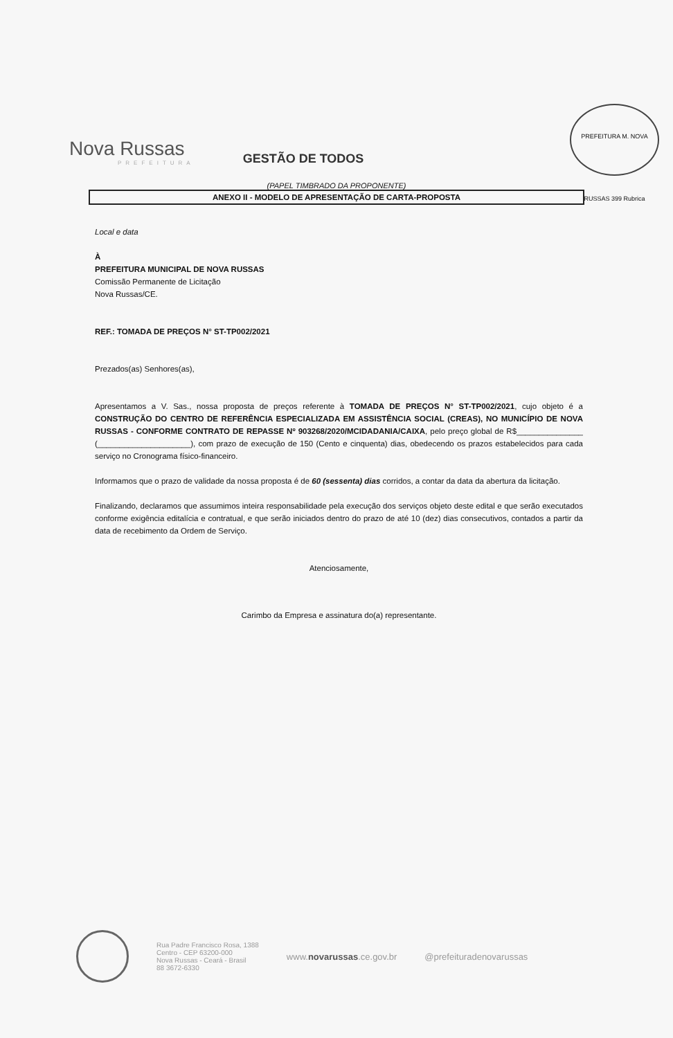Nova Russas
PREFEITURA
GESTÃO DE TODOS
PREFEITURA M. NOVA RUSSAS 399 Rubrica
(PAPEL TIMBRADO DA PROPONENTE)
ANEXO II - MODELO DE APRESENTAÇÃO DE CARTA-PROPOSTA
Local e data
À
PREFEITURA MUNICIPAL DE NOVA RUSSAS
Comissão Permanente de Licitação
Nova Russas/CE.
REF.: TOMADA DE PREÇOS N° ST-TP002/2021
Prezados(as) Senhores(as),
Apresentamos a V. Sas., nossa proposta de preços referente à TOMADA DE PREÇOS N° ST-TP002/2021, cujo objeto é a CONSTRUÇÃO DO CENTRO DE REFERÊNCIA ESPECIALIZADA EM ASSISTÊNCIA SOCIAL (CREAS), NO MUNICÍPIO DE NOVA RUSSAS - CONFORME CONTRATO DE REPASSE Nº 903268/2020/MCIDADANIA/CAIXA, pelo preço global de R$_______________ (_____________________), com prazo de execução de 150 (Cento e cinquenta) dias, obedecendo os prazos estabelecidos para cada serviço no Cronograma físico-financeiro.
Informamos que o prazo de validade da nossa proposta é de 60 (sessenta) dias corridos, a contar da data da abertura da licitação.
Finalizando, declaramos que assumimos inteira responsabilidade pela execução dos serviços objeto deste edital e que serão executados conforme exigência editalícia e contratual, e que serão iniciados dentro do prazo de até 10 (dez) dias consecutivos, contados a partir da data de recebimento da Ordem de Serviço.
Atenciosamente,
Carimbo da Empresa e assinatura do(a) representante.
Rua Padre Francisco Rosa, 1388
Centro - CEP 63200-000
Nova Russas - Ceará - Brasil
88 3672-6330
www.novarussas.ce.gov.br @prefeituradenovarussas